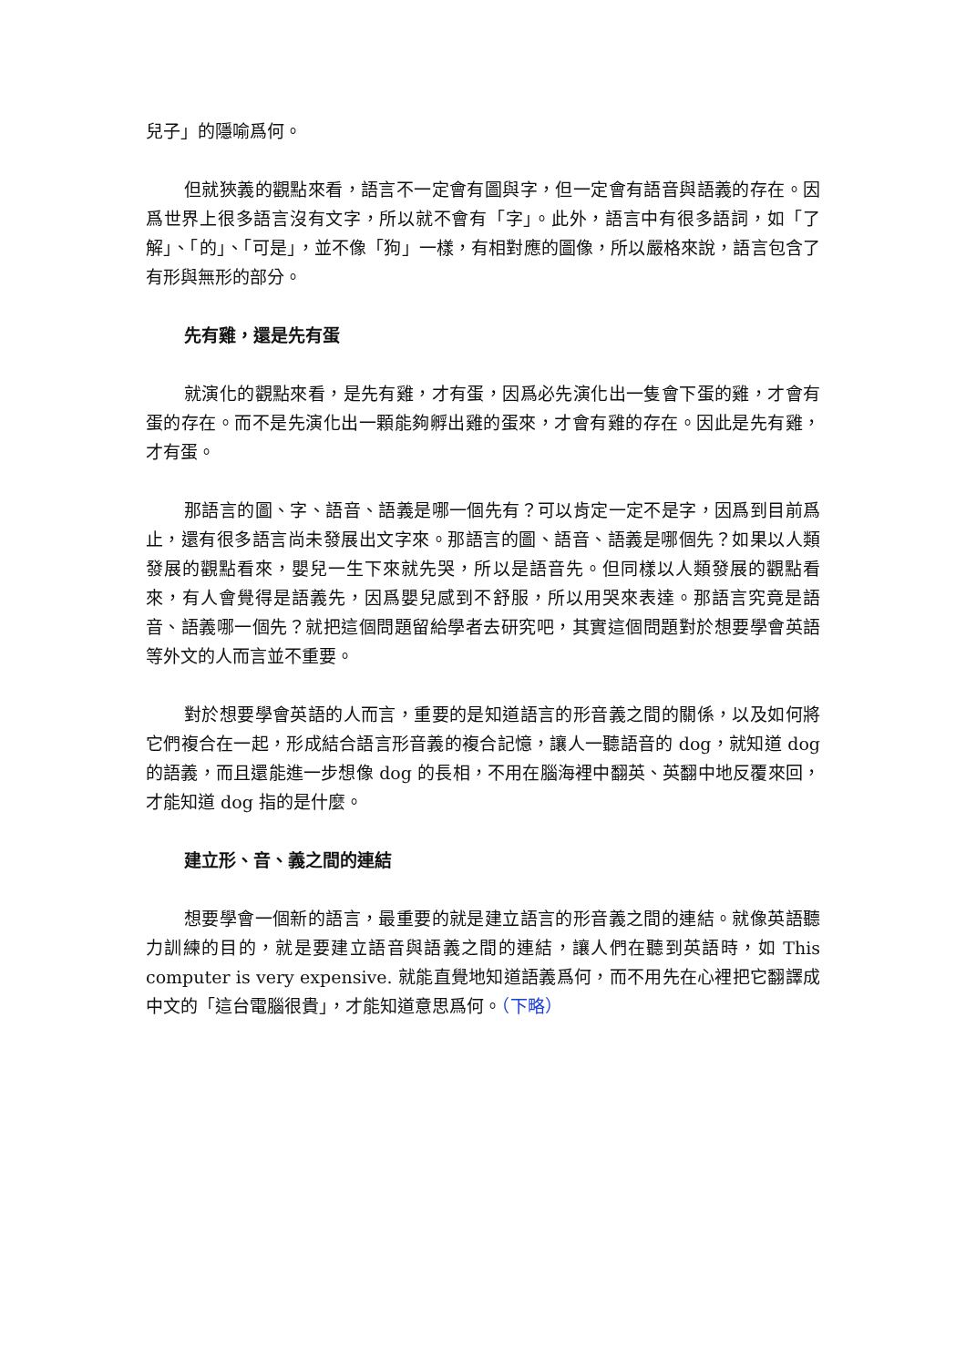兒子」的隱喻爲何。
但就狹義的觀點來看，語言不一定會有圖與字，但一定會有語音與語義的存在。因爲世界上很多語言沒有文字，所以就不會有「字」。此外，語言中有很多語詞，如「了解」、「的」、「可是」，並不像「狗」一樣，有相對應的圖像，所以嚴格來說，語言包含了有形與無形的部分。
先有雞，還是先有蛋
就演化的觀點來看，是先有雞，才有蛋，因爲必先演化出一隻會下蛋的雞，才會有蛋的存在。而不是先演化出一顆能夠孵出雞的蛋來，才會有雞的存在。因此是先有雞，才有蛋。
那語言的圖、字、語音、語義是哪一個先有？可以肯定一定不是字，因爲到目前爲止，還有很多語言尚未發展出文字來。那語言的圖、語音、語義是哪個先？如果以人類發展的觀點看來，嬰兒一生下來就先哭，所以是語音先。但同樣以人類發展的觀點看來，有人會覺得是語義先，因爲嬰兒感到不舒服，所以用哭來表達。那語言究竟是語音、語義哪一個先？就把這個問題留給學者去研究吧，其實這個問題對於想要學會英語等外文的人而言並不重要。
對於想要學會英語的人而言，重要的是知道語言的形音義之間的關係，以及如何將它們複合在一起，形成結合語言形音義的複合記憶，讓人一聽語音的 dog，就知道 dog 的語義，而且還能進一步想像 dog 的長相，不用在腦海裡中翻英、英翻中地反覆來回，才能知道 dog 指的是什麼。
建立形、音、義之間的連結
想要學會一個新的語言，最重要的就是建立語言的形音義之間的連結。就像英語聽力訓練的目的，就是要建立語音與語義之間的連結，讓人們在聽到英語時，如 This computer is very expensive. 就能直覺地知道語義爲何，而不用先在心裡把它翻譯成中文的「這台電腦很貴」，才能知道意思爲何。（下略）